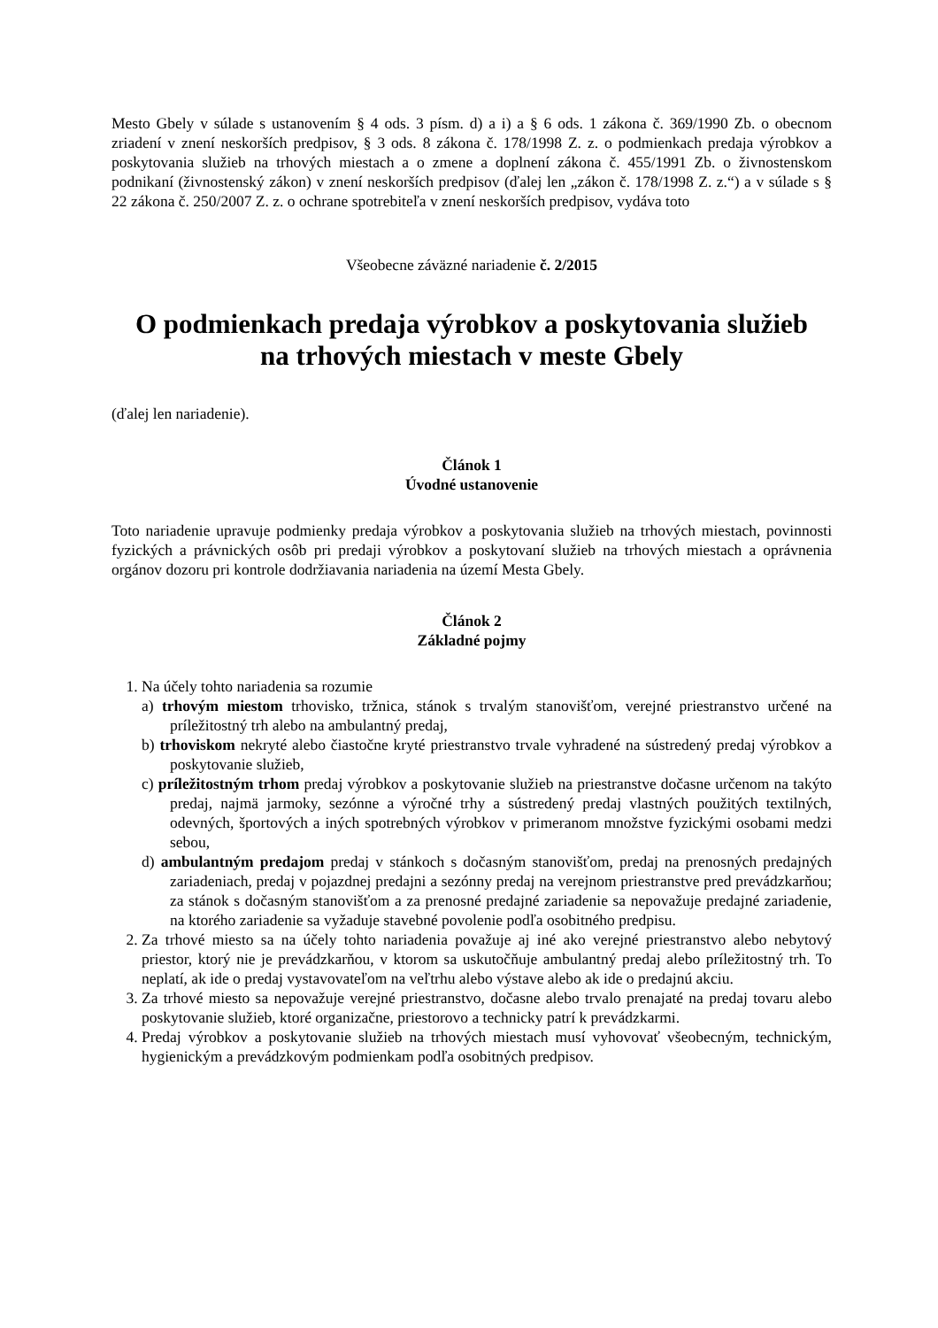Mesto Gbely v súlade s ustanovením § 4 ods. 3 písm. d) a i) a § 6 ods. 1 zákona č. 369/1990 Zb. o obecnom zriadení v znení neskorších predpisov, § 3 ods. 8 zákona č. 178/1998 Z. z. o podmienkach predaja výrobkov a poskytovania služieb na trhových miestach a o zmene a doplnení zákona č. 455/1991 Zb. o živnostenskom podnikaní (živnostenský zákon) v znení neskorších predpisov (ďalej len „zákon č. 178/1998 Z. z.“) a v súlade s § 22 zákona č. 250/2007 Z. z. o ochrane spotrebiteľa v znení neskorších predpisov, vydáva toto
Všeobecne záväzné nariadenie č. 2/2015
O podmienkach predaja výrobkov a poskytovania služieb
na trhových miestach v meste Gbely
(ďalej len nariadenie).
Článok 1
Úvodné ustanovenie
Toto nariadenie upravuje podmienky predaja výrobkov a poskytovania služieb na trhových miestach, povinnosti fyzických a právnických osôb pri predaji výrobkov a poskytovaní služieb na trhových miestach a oprávnenia orgánov dozoru pri kontrole dodržiavania nariadenia na území Mesta Gbely.
Článok 2
Základné pojmy
1. Na účely tohto nariadenia sa rozumie
a) trhovým miestom trhovisko, tržnica, stánok s trvalým stanovišťom, verejné priestranstvo určené na príležitostný trh alebo na ambulantný predaj,
b) trhoviskom nekryté alebo čiastočne kryté priestranstvo trvale vyhradené na sústredený predaj výrobkov a poskytovanie služieb,
c) príležitostným trhom predaj výrobkov a poskytovanie služieb na priestranstve dočasne určenom na takýto predaj, najmä jarmoky, sezónne a výročné trhy a sústredený predaj vlastných použitých textilných, odevných, športových a iných spotrebných výrobkov v primeranom množstve fyzickými osobami medzi sebou,
d) ambulantným predajom predaj v stánkoch s dočasným stanovišťom, predaj na prenosných predajných zariadeniach, predaj v pojazdnej predajni a sezónny predaj na verejnom priestranstve pred prevádzkarňou; za stánok s dočasným stanovišťom a za prenosné predajné zariadenie sa nepovažuje predajné zariadenie, na ktorého zariadenie sa vyžaduje stavebné povolenie podľa osobitného predpisu.
2. Za trhové miesto sa na účely tohto nariadenia považuje aj iné ako verejné priestranstvo alebo nebytový priestor, ktorý nie je prevádzkarňou, v ktorom sa uskutočňuje ambulantný predaj alebo príležitostný trh. To neplatí, ak ide o predaj vystavovateľom na veľtrhu alebo výstave alebo ak ide o predajnú akciu.
3. Za trhové miesto sa nepovažuje verejné priestranstvo, dočasne alebo trvalo prenajaté na predaj tovaru alebo poskytovanie služieb, ktoré organizačne, priestorovo a technicky patrí k prevádzkarmi.
4. Predaj výrobkov a poskytovanie služieb na trhových miestach musí vyhovovať všeobecným, technickým, hygienickým a prevádzkovým podmienkam podľa osobitných predpisov.